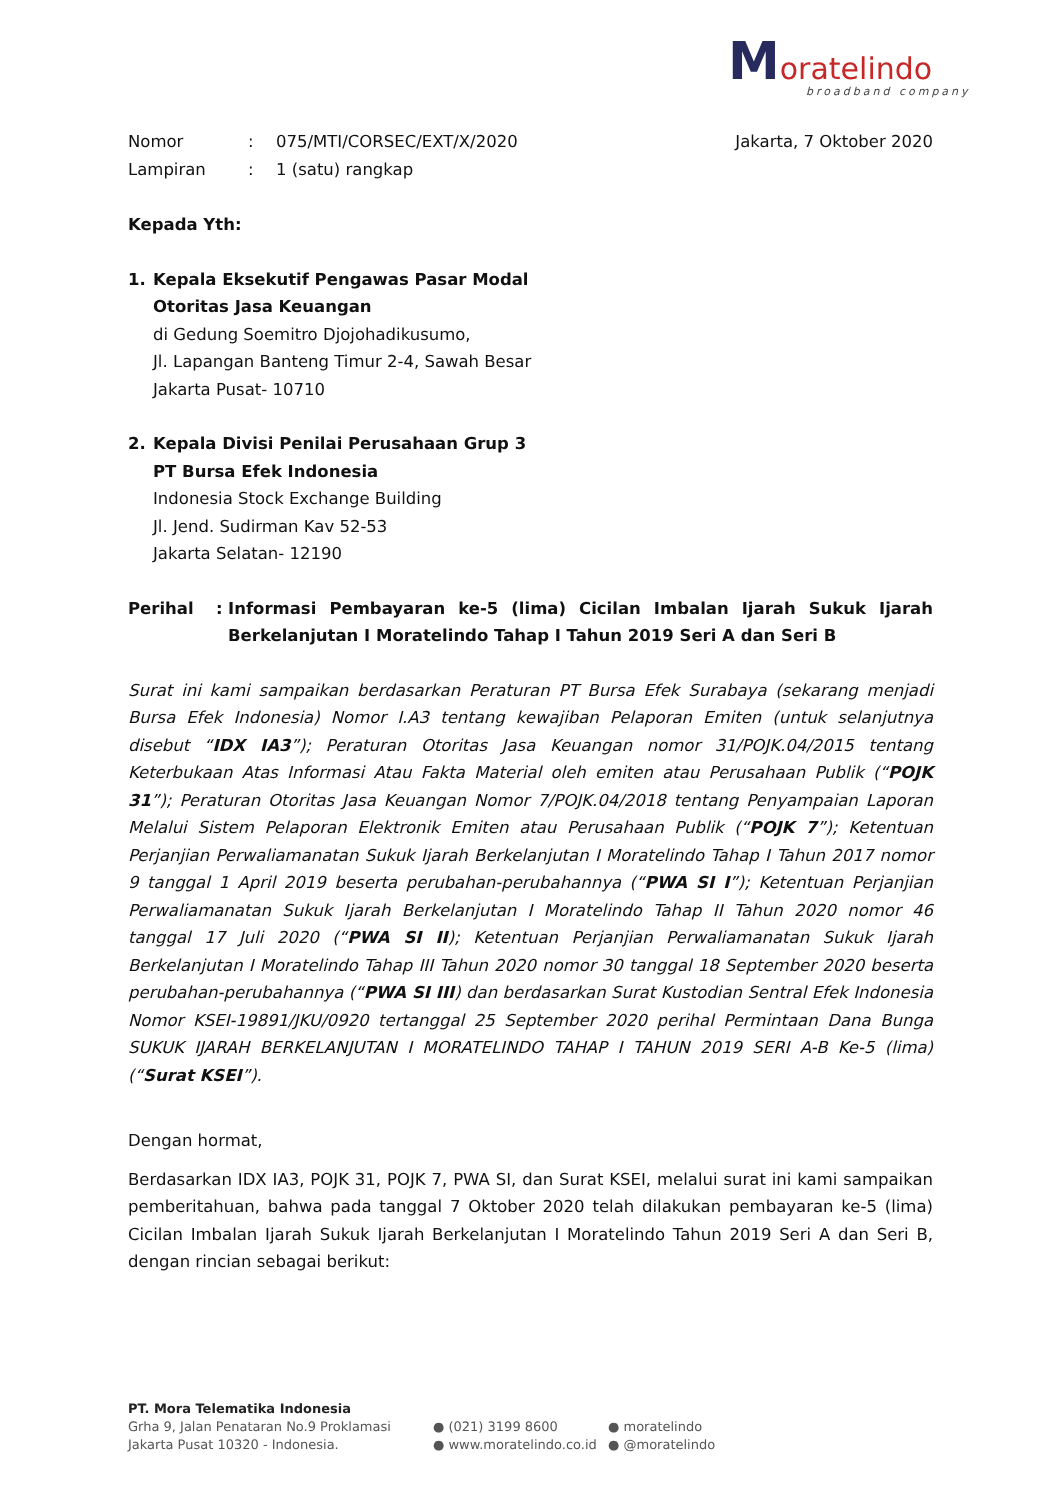Moratelindo
broadband company
Nomor: 075/MTI/CORSEC/EXT/X/2020 Jakarta, 7 Oktober 2020
Lampiran: 1 (satu) rangkap
Kepada Yth:
1. Kepala Eksekutif Pengawas Pasar Modal
Otoritas Jasa Keuangan
di Gedung Soemitro Djojohadikusumo,
Jl. Lapangan Banteng Timur 2-4, Sawah Besar
Jakarta Pusat- 10710
2. Kepala Divisi Penilai Perusahaan Grup 3
PT Bursa Efek Indonesia
Indonesia Stock Exchange Building
Jl. Jend. Sudirman Kav 52-53
Jakarta Selatan- 12190
Perihal: Informasi Pembayaran ke-5 (lima) Cicilan Imbalan Ijarah Sukuk Ijarah Berkelanjutan I Moratelindo Tahap I Tahun 2019 Seri A dan Seri B
Surat ini kami sampaikan berdasarkan Peraturan PT Bursa Efek Surabaya (sekarang menjadi Bursa Efek Indonesia) Nomor I.A3 tentang kewajiban Pelaporan Emiten (untuk selanjutnya disebut “IDX IA3”); Peraturan Otoritas Jasa Keuangan nomor 31/POJK.04/2015 tentang Keterbukaan Atas Informasi Atau Fakta Material oleh emiten atau Perusahaan Publik (“POJK 31”); Peraturan Otoritas Jasa Keuangan Nomor 7/POJK.04/2018 tentang Penyampaian Laporan Melalui Sistem Pelaporan Elektronik Emiten atau Perusahaan Publik (“POJK 7”); Ketentuan Perjanjian Perwaliamanatan Sukuk Ijarah Berkelanjutan I Moratelindo Tahap I Tahun 2017 nomor 9 tanggal 1 April 2019 beserta perubahan-perubahannya (“PWA SI I”); Ketentuan Perjanjian Perwaliamanatan Sukuk Ijarah Berkelanjutan I Moratelindo Tahap II Tahun 2020 nomor 46 tanggal 17 Juli 2020 (“PWA SI II); Ketentuan Perjanjian Perwaliamanatan Sukuk Ijarah Berkelanjutan I Moratelindo Tahap III Tahun 2020 nomor 30 tanggal 18 September 2020 beserta perubahan-perubahannya (“PWA SI III) dan berdasarkan Surat Kustodian Sentral Efek Indonesia Nomor KSEI-19891/JKU/0920 tertanggal 25 September 2020 perihal Permintaan Dana Bunga SUKUK IJARAH BERKELANJUTAN I MORATELINDO TAHAP I TAHUN 2019 SERI A-B Ke-5 (lima) (“Surat KSEI”).
Dengan hormat,
Berdasarkan IDX IA3, POJK 31, POJK 7, PWA SI, dan Surat KSEI, melalui surat ini kami sampaikan pemberitahuan, bahwa pada tanggal 7 Oktober 2020 telah dilakukan pembayaran ke-5 (lima) Cicilan Imbalan Ijarah Sukuk Ijarah Berkelanjutan I Moratelindo Tahun 2019 Seri A dan Seri B, dengan rincian sebagai berikut:
PT. Mora Telematika Indonesia
Grha 9, Jalan Penataran No.9 Proklamasi
Jakarta Pusat 10320 - Indonesia.
● (021) 3199 8600
● www.moratelindo.co.id
● moratelindo
● @moratelindo